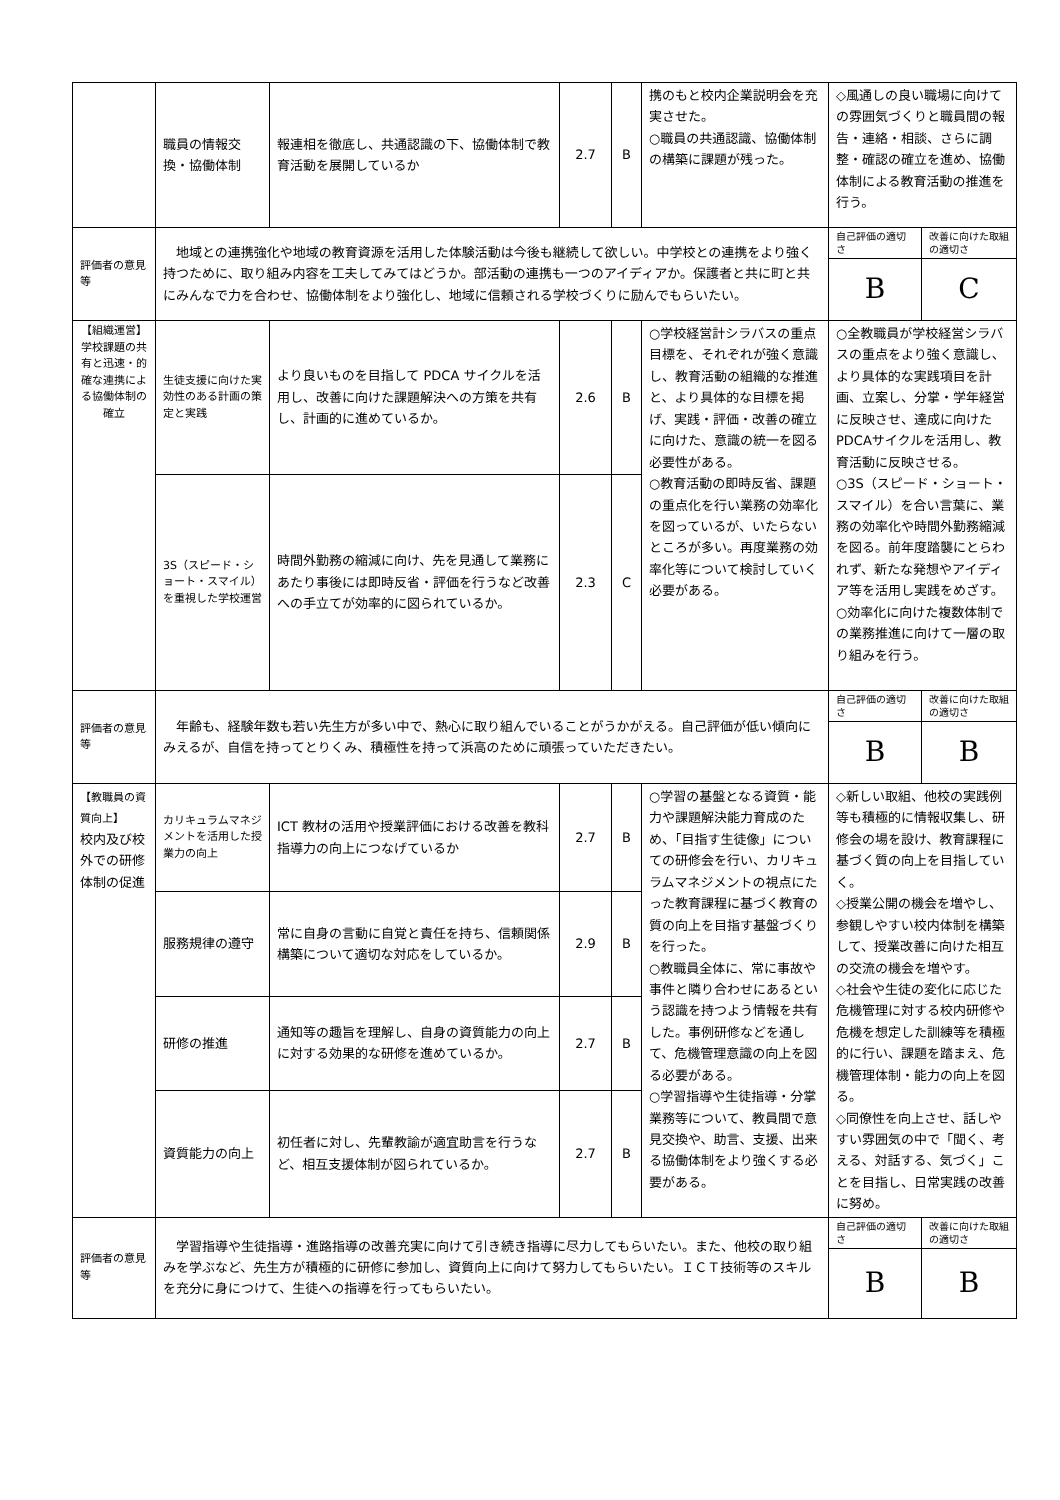| | 職員の情報交換・協働体制 | 報連相を徹底し、共通認識の下、協働体制で教育活動を展開しているか | 2.7 | B | 携のもと校内企業説明会を充実させた。 ○職員の共通認識、協働体制の構築に課題が残った。 | ◇風通しの良い職場に向けての雰囲気づくりと職員間の報告・連絡・相談、さらに調整・確認の確立を進め、協働体制による教育活動の推進を行う。 | |
| 評価者の意見等 | 地域との連携強化や地域の教育資源を活用した体験活動は今後も継続して欲しい。中学校との連携をより強く持つために、取り組み内容を工夫してみてはどうか。部活動の連携も一つのアイディアか。保護者と共に町と共にみんなで力を合わせ、協働体制をより強化し、地域に信頼される学校づくりに励んでもらいたい。 | | | | | 自己評価の適切さ | 改善に向けた取組の適切さ |
| | | | | | | B | C |
| 【組織運営】 学校課題の共有と迅速・的確な連携による協働体制の確立 | 生徒支援に向けた実効性のある計画の策定と実践 | より良いものを目指して PDCA サイクルを活用し、改善に向けた課題解決への方策を共有し、計画的に進めているか。 | 2.6 | B | ○学校経営計シラバスの重点目標を、それぞれが強く意識し、教育活動の組織的な推進と、より具体的な目標を掲げ、実践・評価・改善の確立に向けた、意識の統一を図る必要性がある。 ○教育活動の即時反省、課題の重点化を行い業務の効率化を図っているが、いたらないところが多い。再度業務の効率化等について検討していく必要がある。 | ○全教職員が学校経営シラバスの重点をより強く意識し、より具体的な実践項目を計画、立案し、分掌・学年経営に反映させ、達成に向けたPDCAサイクルを活用し、教育活動に反映させる。 ○3S（スピード・ショート・スマイル）を合い言葉に、業務の効率化や時間外勤務縮減を図る。前年度踏襲にとらわれず、新たな発想やアイディア等を活用し実践をめざす。 ○効率化に向けた複数体制での業務推進に向けて一層の取り組みを行う。 | |
| | 3S（スピード・ショート・スマイル）を重視した学校運営 | 時間外勤務の縮減に向け、先を見通して業務にあたり事後には即時反省・評価を行うなど改善への手立てが効率的に図られているか。 | 2.3 | C | | | |
| 評価者の意見等 | 年齢も、経験年数も若い先生方が多い中で、熱心に取り組んでいることがうかがえる。自己評価が低い傾向にみえるが、自信を持ってとりくみ、積極性を持って浜高のために頑張っていただきたい。 | | | | | 自己評価の適切さ | 改善に向けた取組の適切さ |
| | | | | | | B | B |
| 【教職員の資質向上】 校内及び校外での研修体制の促進 | カリキュラムマネジメントを活用した授業力の向上 | ICT 教材の活用や授業評価における改善を教科指導力の向上につなげているか | 2.7 | B | ○学習の基盤となる資質・能力や課題解決能力育成のため、「目指す生徒像」についての研修会を行い、カリキュラムマネジメントの視点にたった教育課程に基づく教育の質の向上を目指す基盤づくりを行った。 ○教職員全体に、常に事故や事件と隣り合わせにあるという認識を持つよう情報を共有した。事例研修などを通して、危機管理意識の向上を図る必要がある。 ○学習指導や生徒指導・分掌業務等について、教員間で意見交換や、助言、支援、出来る協働体制をより強くする必要がある。 | ◇新しい取組、他校の実践例等も積極的に情報収集し、研修会の場を設け、教育課程に基づく質の向上を目指していく。 ◇授業公開の機会を増やし、参観しやすい校内体制を構築して、授業改善に向けた相互の交流の機会を増やす。 ◇社会や生徒の変化に応じた危機管理に対する校内研修や危機を想定した訓練等を積極的に行い、課題を踏まえ、危機管理体制・能力の向上を図る。 ◇同僚性を向上させ、話しやすい雰囲気の中で「聞く、考える、対話する、気づく」ことを目指し、日常実践の改善に努め。 | |
| | 服務規律の遵守 | 常に自身の言動に自覚と責任を持ち、信頼関係構築について適切な対応をしているか。 | 2.9 | B | | | |
| | 研修の推進 | 通知等の趣旨を理解し、自身の資質能力の向上に対する効果的な研修を進めているか。 | 2.7 | B | | | |
| | 資質能力の向上 | 初任者に対し、先輩教諭が適宜助言を行うなど、相互支援体制が図られているか。 | 2.7 | B | | | |
| 評価者の意見等 | 学習指導や生徒指導・進路指導の改善充実に向けて引き続き指導に尽力してもらいたい。また、他校の取り組みを学ぶなど、先生方が積極的に研修に参加し、資質向上に向けて努力してもらいたい。ＩＣＴ技術等のスキルを充分に身につけて、生徒への指導を行ってもらいたい。 | | | | | 自己評価の適切さ | 改善に向けた取組の適切さ |
| | | | | | | B | B |